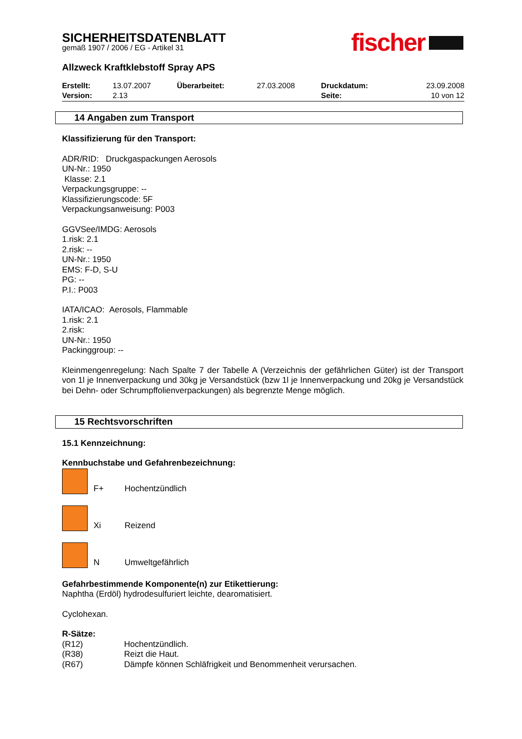SICHERHEITSDATENBLATT
gemäß 1907 / 2006 / EG - Artikel 31
fischer
Allzweck Kraftklebstoff Spray APS
| Erstellt: | 13.07.2007 | Überarbeitet: | 27.03.2008 | Druckdatum: | 23.09.2008 |
| Version: | 2.13 | | | Seite: | 10 von 12 |
14 Angaben zum Transport
Klassifizierung für den Transport:
ADR/RID: Druckgaspackungen Aerosols
UN-Nr.: 1950
Klasse: 2.1
Verpackungsgruppe: --
Klassifizierungscode: 5F
Verpackungsanweisung: P003
GGVSee/IMDG: Aerosols
1.risk: 2.1
2.risk: --
UN-Nr.: 1950
EMS: F-D, S-U
PG: --
P.I.: P003
IATA/ICAO: Aerosols, Flammable
1.risk: 2.1
2.risk:
UN-Nr.: 1950
Packinggroup: --
Kleinmengenregelung: Nach Spalte 7 der Tabelle A (Verzeichnis der gefährlichen Güter) ist der Transport von 1l je Innenverpackung und 30kg je Versandstück (bzw 1l je Innenverpackung und 20kg je Versandstück bei Dehn- oder Schrumpffolienverpackungen) als begrenzte Menge möglich.
15 Rechtsvorschriften
15.1 Kennzeichnung:
Kennbuchstabe und Gefahrenbezeichnung:
F+ Hochentzündlich
Xi Reizend
N Umweltgefährlich
Gefahrbestimmende Komponente(n) zur Etikettierung:
Naphtha (Erdöl) hydrodesulfuriert leichte, dearomatisiert.
Cyclohexan.
R-Sätze:
| (R12) | Hochentzündlich. |
| (R38) | Reizt die Haut. |
| (R67) | Dämpfe können Schläfrigkeit und Benommenheit verursachen. |